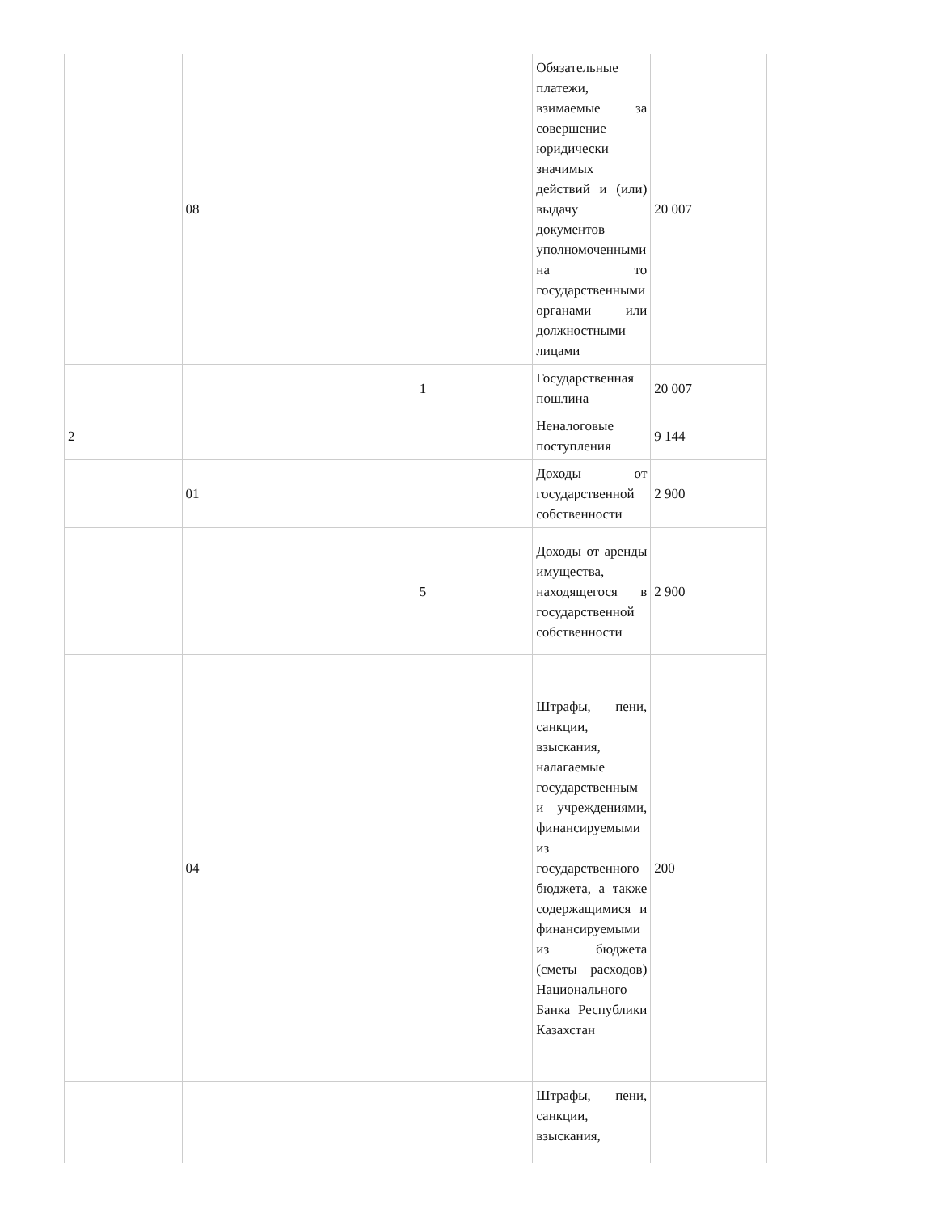| | 08 | | Обязательные платежи, взимаемые за совершение юридически значимых действий и (или) выдачу документов уполномоченными на то государственными органами или должностными лицами | 20 007 |
| | | 1 | Государственная пошлина | 20 007 |
| 2 | | | Неналоговые поступления | 9 144 |
| | 01 | | Доходы от государственной собственности | 2 900 |
| | | 5 | Доходы от аренды имущества, находящегося в государственной собственности | 2 900 |
| | 04 | | Штрафы, пени, санкции, взыскания, налагаемые государственным и учреждениями, финансируемыми из государственного бюджета, а также содержащимися и финансируемыми из бюджета (сметы расходов) Национального Банка Республики Казахстан | 200 |
| | | | Штрафы, пени, санкции, взыскания, | |